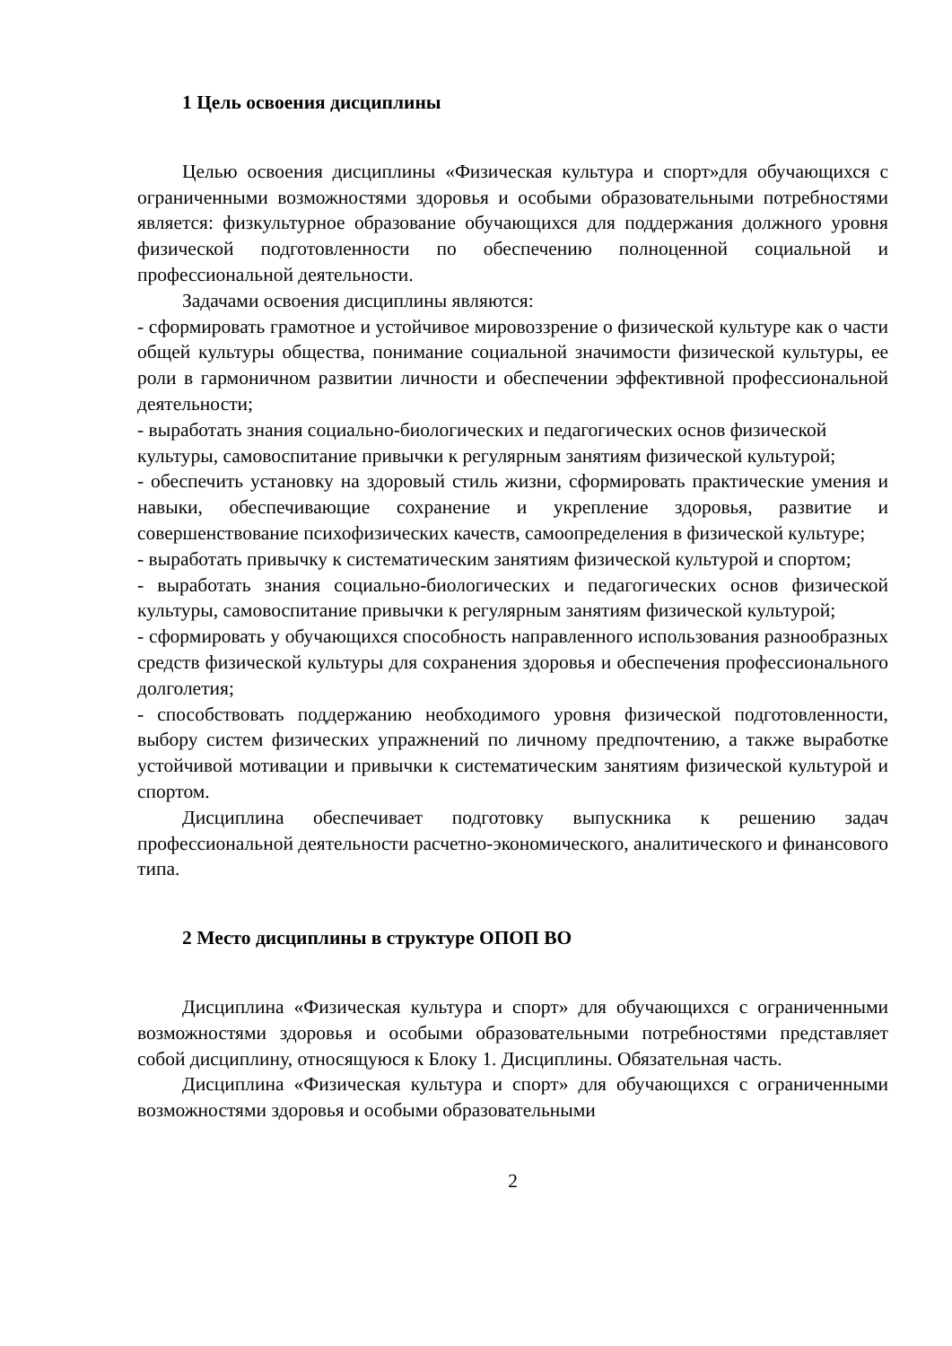1 Цель освоения дисциплины
Целью освоения дисциплины «Физическая культура и спорт»для обучающихся с ограниченными возможностями здоровья и особыми образовательными потребностями является: физкультурное образование обучающихся для поддержания должного уровня физической подготовленности по обеспечению полноценной социальной и профессиональной деятельности.
Задачами освоения дисциплины являются:
- сформировать грамотное и устойчивое мировоззрение о физической культуре как о части общей культуры общества, понимание социальной значимости физической культуры, ее роли в гармоничном развитии личности и обеспечении эффективной профессиональной деятельности;
- выработать знания социально-биологических и педагогических основ физической культуры, самовоспитание привычки к регулярным занятиям физической культурой;
- обеспечить установку на здоровый стиль жизни, сформировать практические умения и навыки, обеспечивающие сохранение и укрепление здоровья, развитие и совершенствование психофизических качеств, самоопределения в физической культуре;
- выработать привычку к систематическим занятиям физической культурой и спортом;
- выработать знания социально-биологических и педагогических основ физической культуры, самовоспитание привычки к регулярным занятиям физической культурой;
- сформировать у обучающихся способность направленного использования разнообразных средств физической культуры для сохранения здоровья и обеспечения профессионального долголетия;
- способствовать поддержанию необходимого уровня физической подготовленности, выбору систем физических упражнений по личному предпочтению, а также выработке устойчивой мотивации и привычки к систематическим занятиям физической культурой и спортом.
Дисциплина обеспечивает подготовку выпускника к решению задач профессиональной деятельности расчетно-экономического, аналитического и финансового типа.
2 Место дисциплины в структуре ОПОП ВО
Дисциплина «Физическая культура и спорт» для обучающихся с ограниченными возможностями здоровья и особыми образовательными потребностями представляет собой дисциплину, относящуюся к Блоку 1. Дисциплины. Обязательная часть.
Дисциплина «Физическая культура и спорт» для обучающихся с ограниченными возможностями здоровья и особыми образовательными
2